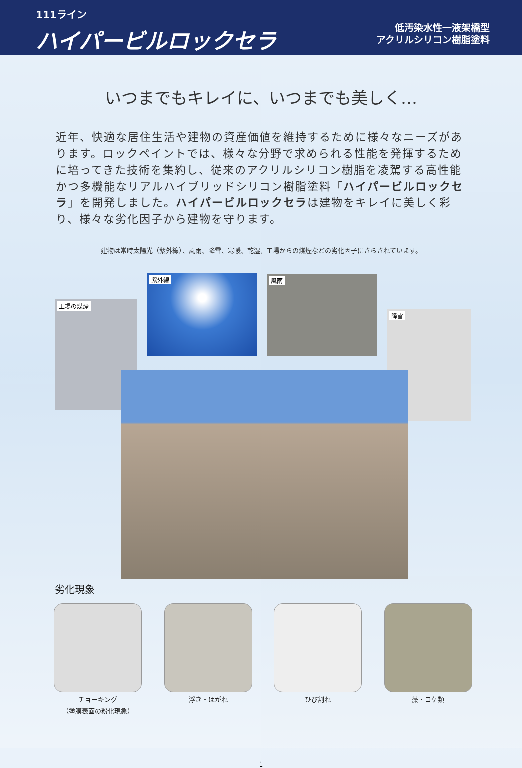111ライン
ハイパービルロックセラ
低汚染水性一液架橋型
アクリルシリコン樹脂塗料
いつまでもキレイに、いつまでも美しく…
近年、快適な居住生活や建物の資産価値を維持するために様々なニーズがあります。ロックペイントでは、様々な分野で求められる性能を発揮するために培ってきた技術を集約し、従来のアクリルシリコン樹脂を凌駕する高性能かつ多機能なリアルハイブリッドシリコン樹脂塗料「ハイパービルロックセラ」を開発しました。ハイパービルロックセラは建物をキレイに美しく彩り、様々な劣化因子から建物を守ります。
建物は常時太陽光（紫外線）、風雨、降雪、寒暖、乾湿、工場からの煤煙などの劣化因子にさらされています。
紫外線 風雨
工場の煤煙
降雪
劣化現象
チョーキング
（塗膜表面の粉化現象）
浮き・はがれ ひび割れ 藻・コケ類
1